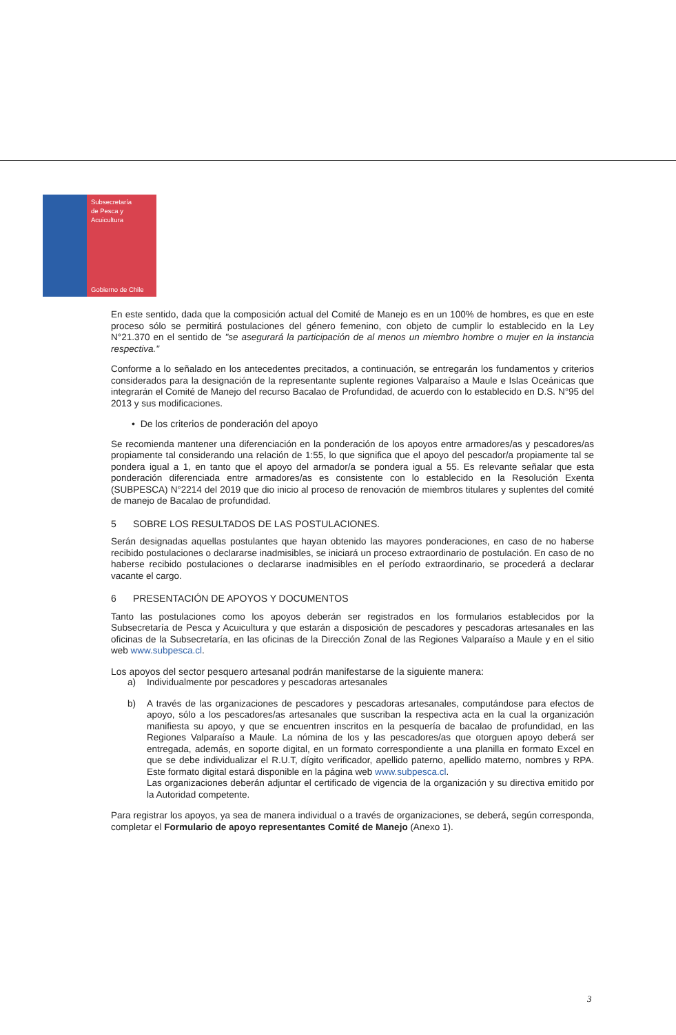Subsecretaría
de Pesca y
Acuicultura
Gobierno de Chile
En este sentido, dada que la composición actual del Comité de Manejo es en un 100% de hombres, es que en este proceso sólo se permitirá postulaciones del género femenino, con objeto de cumplir lo establecido en la Ley N°21.370 en el sentido de "se asegurará la participación de al menos un miembro hombre o mujer en la instancia respectiva."
Conforme a lo señalado en los antecedentes precitados, a continuación, se entregarán los fundamentos y criterios considerados para la designación de la representante suplente regiones Valparaíso a Maule e Islas Oceánicas que integrarán el Comité de Manejo del recurso Bacalao de Profundidad, de acuerdo con lo establecido en D.S. N°95 del 2013 y sus modificaciones.
• De los criterios de ponderación del apoyo
Se recomienda mantener una diferenciación en la ponderación de los apoyos entre armadores/as y pescadores/as propiamente tal considerando una relación de 1:55, lo que significa que el apoyo del pescador/a propiamente tal se pondera igual a 1, en tanto que el apoyo del armador/a se pondera igual a 55. Es relevante señalar que esta ponderación diferenciada entre armadores/as es consistente con lo establecido en la Resolución Exenta (SUBPESCA) N°2214 del 2019 que dio inicio al proceso de renovación de miembros titulares y suplentes del comité de manejo de Bacalao de profundidad.
5 SOBRE LOS RESULTADOS DE LAS POSTULACIONES.
Serán designadas aquellas postulantes que hayan obtenido las mayores ponderaciones, en caso de no haberse recibido postulaciones o declararse inadmisibles, se iniciará un proceso extraordinario de postulación. En caso de no haberse recibido postulaciones o declararse inadmisibles en el período extraordinario, se procederá a declarar vacante el cargo.
6 PRESENTACIÓN DE APOYOS Y DOCUMENTOS
Tanto las postulaciones como los apoyos deberán ser registrados en los formularios establecidos por la Subsecretaría de Pesca y Acuicultura y que estarán a disposición de pescadores y pescadoras artesanales en las oficinas de la Subsecretaría, en las oficinas de la Dirección Zonal de las Regiones Valparaíso a Maule y en el sitio web www.subpesca.cl.
Los apoyos del sector pesquero artesanal podrán manifestarse de la siguiente manera:
a) Individualmente por pescadores y pescadoras artesanales
b) A través de las organizaciones de pescadores y pescadoras artesanales, computándose para efectos de apoyo, sólo a los pescadores/as artesanales que suscriban la respectiva acta en la cual la organización manifiesta su apoyo, y que se encuentren inscritos en la pesquería de bacalao de profundidad, en las Regiones Valparaíso a Maule. La nómina de los y las pescadores/as que otorguen apoyo deberá ser entregada, además, en soporte digital, en un formato correspondiente a una planilla en formato Excel en que se debe individualizar el R.U.T, dígito verificador, apellido paterno, apellido materno, nombres y RPA. Este formato digital estará disponible en la página web www.subpesca.cl.
Las organizaciones deberán adjuntar el certificado de vigencia de la organización y su directiva emitido por la Autoridad competente.
Para registrar los apoyos, ya sea de manera individual o a través de organizaciones, se deberá, según corresponda, completar el Formulario de apoyo representantes Comité de Manejo (Anexo 1).
3